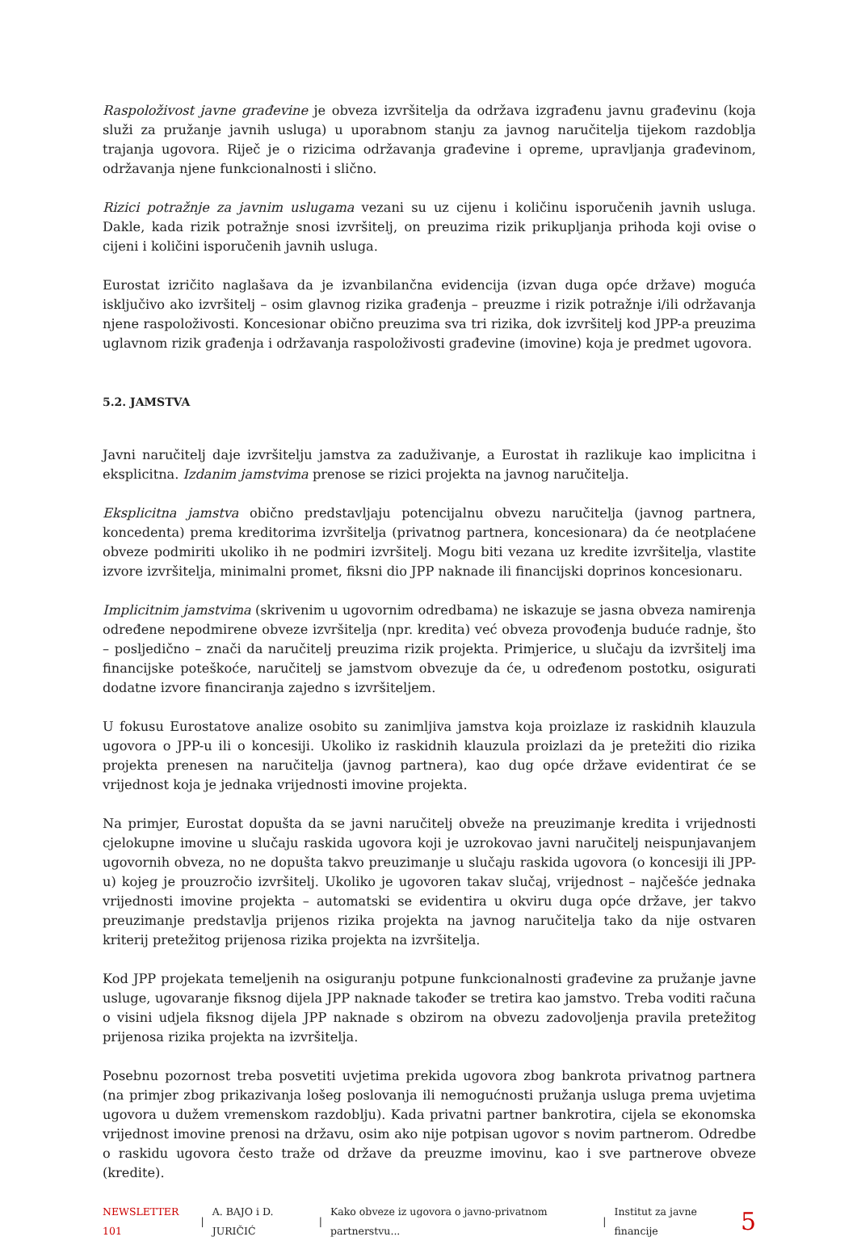Raspoloživost javne građevine je obveza izvršitelja da održava izgrađenu javnu građevinu (koja služi za pružanje javnih usluga) u uporabnom stanju za javnog naručitelja tijekom razdoblja trajanja ugovora. Riječ je o rizicima održavanja građevine i opreme, upravljanja građevinom, održavanja njene funkcionalnosti i slično.
Rizici potražnje za javnim uslugama vezani su uz cijenu i količinu isporučenih javnih usluga. Dakle, kada rizik potražnje snosi izvršitelj, on preuzima rizik prikupljanja prihoda koji ovise o cijeni i količini isporučenih javnih usluga.
Eurostat izričito naglašava da je izvanbilančna evidencija (izvan duga opće države) moguća isključivo ako izvršitelj – osim glavnog rizika građenja – preuzme i rizik potražnje i/ili održavanja njene raspoloživosti. Koncesionar obično preuzima sva tri rizika, dok izvršitelj kod JPP-a preuzima uglavnom rizik građenja i održavanja raspoloživosti građevine (imovine) koja je predmet ugovora.
5.2. JAMSTVA
Javni naručitelj daje izvršitelju jamstva za zaduživanje, a Eurostat ih razlikuje kao implicitna i eksplicitna. Izdanim jamstvima prenose se rizici projekta na javnog naručitelja.
Eksplicitna jamstva obično predstavljaju potencijalnu obvezu naručitelja (javnog partnera, koncedenta) prema kreditorima izvršitelja (privatnog partnera, koncesionara) da će neotplaćene obveze podmiriti ukoliko ih ne podmiri izvršitelj. Mogu biti vezana uz kredite izvršitelja, vlastite izvore izvršitelja, minimalni promet, fiksni dio JPP naknade ili financijski doprinos koncesionaru.
Implicitnim jamstvima (skrivenim u ugovornim odredbama) ne iskazuje se jasna obveza namirenja određene nepodmirene obveze izvršitelja (npr. kredita) već obveza provođenja buduće radnje, što – posljedično – znači da naručitelj preuzima rizik projekta. Primjerice, u slučaju da izvršitelj ima financijske poteškoće, naručitelj se jamstvom obvezuje da će, u određenom postotku, osigurati dodatne izvore financiranja zajedno s izvršiteljem.
U fokusu Eurostatove analize osobito su zanimljiva jamstva koja proizlaze iz raskidnih klauzula ugovora o JPP-u ili o koncesiji. Ukoliko iz raskidnih klauzula proizlazi da je pretežiti dio rizika projekta prenesen na naručitelja (javnog partnera), kao dug opće države evidentirat će se vrijednost koja je jednaka vrijednosti imovine projekta.
Na primjer, Eurostat dopušta da se javni naručitelj obveže na preuzimanje kredita i vrijednosti cjelokupne imovine u slučaju raskida ugovora koji je uzrokovao javni naručitelj neispunjavanjem ugovornih obveza, no ne dopušta takvo preuzimanje u slučaju raskida ugovora (o koncesiji ili JPP-u) kojeg je prouzročio izvršitelj. Ukoliko je ugovoren takav slučaj, vrijednost – najčešće jednaka vrijednosti imovine projekta – automatski se evidentira u okviru duga opće države, jer takvo preuzimanje predstavlja prijenos rizika projekta na javnog naručitelja tako da nije ostvaren kriterij pretežitog prijenosa rizika projekta na izvršitelja.
Kod JPP projekata temeljenih na osiguranju potpune funkcionalnosti građevine za pružanje javne usluge, ugovaranje fiksnog dijela JPP naknade također se tretira kao jamstvo. Treba voditi računa o visini udjela fiksnog dijela JPP naknade s obzirom na obvezu zadovoljenja pravila pretežitog prijenosa rizika projekta na izvršitelja.
Posebnu pozornost treba posvetiti uvjetima prekida ugovora zbog bankrota privatnog partnera (na primjer zbog prikazivanja lošeg poslovanja ili nemogućnosti pružanja usluga prema uvjetima ugovora u dužem vremenskom razdoblju). Kada privatni partner bankrotira, cijela se ekonomska vrijednost imovine prenosi na državu, osim ako nije potpisan ugovor s novim partnerom. Odredbe o raskidu ugovora često traže od države da preuzme imovinu, kao i sve partnerove obveze (kredite).
NEWSLETTER 101 | A. BAJO i D. JURIČIĆ | Kako obveze iz ugovora o javno-privatnom partnerstvu... | Institut za javne financije 5